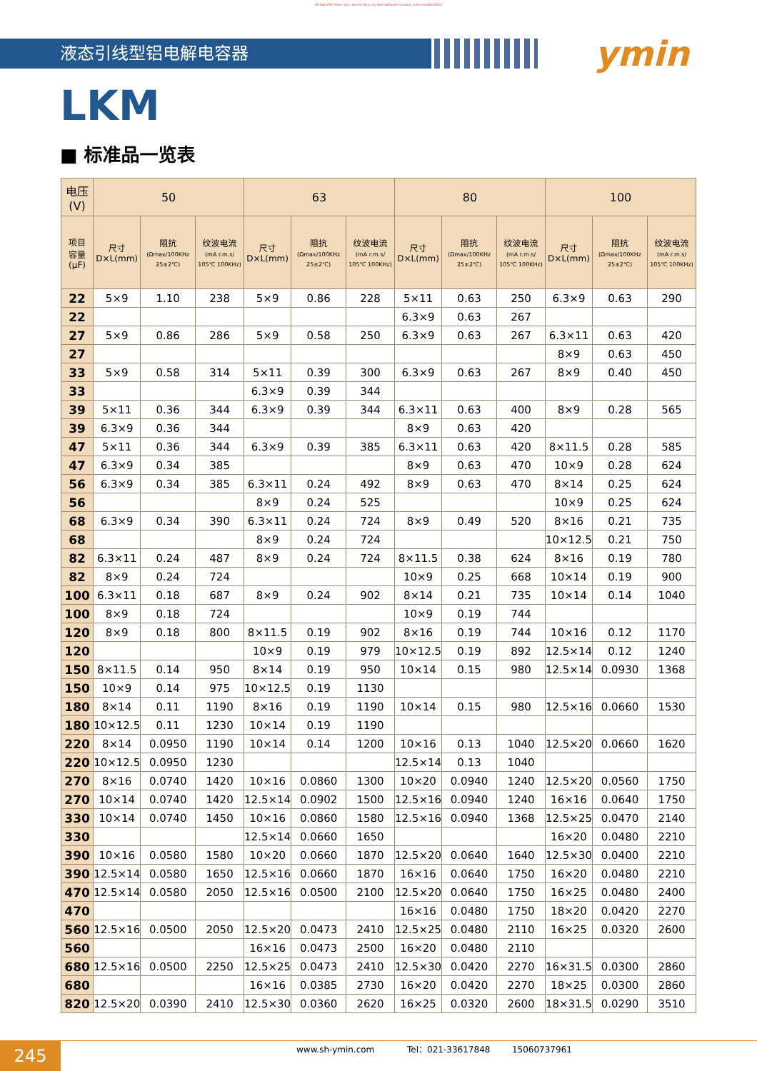ÓÉ Foxit PDF Editor ±à¼­ ·æ(C)Ã¨ÓÐ (c) by Foxit Software Company, 2004 ½öÓÃÓÚÆÀ¹À
液态引线型铝电解电容器
ymin
LKM
■ 标准品一览表
| 电压(V) | 50 | | | 63 | | | 80 | | | 100 | | |
| --- | --- | --- | --- | --- | --- | --- | --- | --- | --- | --- | --- | --- |
| 项目 容量 (μF) | 尺寸 D×L(mm) | 阻抗 (Ωmax/100KHz 25±2℃) | 纹波电流 (mA r.m.s/ 105℃ 100KHz) | 尺寸 D×L(mm) | 阻抗 (Ωmax/100KHz 25±2℃) | 纹波电流 (mA r.m.s/ 105℃ 100KHz) | 尺寸 D×L(mm) | 阻抗 (Ωmax/100KHz 25±2℃) | 纹波电流 (mA r.m.s/ 105℃ 100KHz) | 尺寸 D×L(mm) | 阻抗 (Ωmax/100KHz 25±2℃) | 纹波电流 (mA r.m.s/ 105℃ 100KHz) |
| 22 | 5×9 | 1.10 | 238 | 5×9 | 0.86 | 228 | 5×11 | 0.63 | 250 | 6.3×9 | 0.63 | 290 |
| 22 | | | | | | | 6.3×9 | 0.63 | 267 | | | |
| 27 | 5×9 | 0.86 | 286 | 5×9 | 0.58 | 250 | 6.3×9 | 0.63 | 267 | 6.3×11 | 0.63 | 420 |
| 27 | | | | | | | | | | 8×9 | 0.63 | 450 |
| 33 | 5×9 | 0.58 | 314 | 5×11 | 0.39 | 300 | 6.3×9 | 0.63 | 267 | 8×9 | 0.40 | 450 |
| 33 | | | | 6.3×9 | 0.39 | 344 | | | | | | |
| 39 | 5×11 | 0.36 | 344 | 6.3×9 | 0.39 | 344 | 6.3×11 | 0.63 | 400 | 8×9 | 0.28 | 565 |
| 39 | 6.3×9 | 0.36 | 344 | | | | 8×9 | 0.63 | 420 | | | |
| 47 | 5×11 | 0.36 | 344 | 6.3×9 | 0.39 | 385 | 6.3×11 | 0.63 | 420 | 8×11.5 | 0.28 | 585 |
| 47 | 6.3×9 | 0.34 | 385 | | | | 8×9 | 0.63 | 470 | 10×9 | 0.28 | 624 |
| 56 | 6.3×9 | 0.34 | 385 | 6.3×11 | 0.24 | 492 | 8×9 | 0.63 | 470 | 8×14 | 0.25 | 624 |
| 56 | | | | 8×9 | 0.24 | 525 | | | | 10×9 | 0.25 | 624 |
| 68 | 6.3×9 | 0.34 | 390 | 6.3×11 | 0.24 | 724 | 8×9 | 0.49 | 520 | 8×16 | 0.21 | 735 |
| 68 | | | | 8×9 | 0.24 | 724 | | | | 10×12.5 | 0.21 | 750 |
| 82 | 6.3×11 | 0.24 | 487 | 8×9 | 0.24 | 724 | 8×11.5 | 0.38 | 624 | 8×16 | 0.19 | 780 |
| 82 | 8×9 | 0.24 | 724 | | | | 10×9 | 0.25 | 668 | 10×14 | 0.19 | 900 |
| 100 | 6.3×11 | 0.18 | 687 | 8×9 | 0.24 | 902 | 8×14 | 0.21 | 735 | 10×14 | 0.14 | 1040 |
| 100 | 8×9 | 0.18 | 724 | | | | 10×9 | 0.19 | 744 | | | |
| 120 | 8×9 | 0.18 | 800 | 8×11.5 | 0.19 | 902 | 8×16 | 0.19 | 744 | 10×16 | 0.12 | 1170 |
| 120 | | | | 10×9 | 0.19 | 979 | 10×12.5 | 0.19 | 892 | 12.5×14 | 0.12 | 1240 |
| 150 | 8×11.5 | 0.14 | 950 | 8×14 | 0.19 | 950 | 10×14 | 0.15 | 980 | 12.5×14 | 0.0930 | 1368 |
| 150 | 10×9 | 0.14 | 975 | 10×12.5 | 0.19 | 1130 | | | | | | |
| 180 | 8×14 | 0.11 | 1190 | 8×16 | 0.19 | 1190 | 10×14 | 0.15 | 980 | 12.5×16 | 0.0660 | 1530 |
| 180 | 10×12.5 | 0.11 | 1230 | 10×14 | 0.19 | 1190 | | | | | | |
| 220 | 8×14 | 0.0950 | 1190 | 10×14 | 0.14 | 1200 | 10×16 | 0.13 | 1040 | 12.5×20 | 0.0660 | 1620 |
| 220 | 10×12.5 | 0.0950 | 1230 | | | | 12.5×14 | 0.13 | 1040 | | | |
| 270 | 8×16 | 0.0740 | 1420 | 10×16 | 0.0860 | 1300 | 10×20 | 0.0940 | 1240 | 12.5×20 | 0.0560 | 1750 |
| 270 | 10×14 | 0.0740 | 1420 | 12.5×14 | 0.0902 | 1500 | 12.5×16 | 0.0940 | 1240 | 16×16 | 0.0640 | 1750 |
| 330 | 10×14 | 0.0740 | 1450 | 10×16 | 0.0860 | 1580 | 12.5×16 | 0.0940 | 1368 | 12.5×25 | 0.0470 | 2140 |
| 330 | | | | 12.5×14 | 0.0660 | 1650 | | | | 16×20 | 0.0480 | 2210 |
| 390 | 10×16 | 0.0580 | 1580 | 10×20 | 0.0660 | 1870 | 12.5×20 | 0.0640 | 1640 | 12.5×30 | 0.0400 | 2210 |
| 390 | 12.5×14 | 0.0580 | 1650 | 12.5×16 | 0.0660 | 1870 | 16×16 | 0.0640 | 1750 | 16×20 | 0.0480 | 2210 |
| 470 | 12.5×14 | 0.0580 | 2050 | 12.5×16 | 0.0500 | 2100 | 12.5×20 | 0.0640 | 1750 | 16×25 | 0.0480 | 2400 |
| 470 | | | | | | | 16×16 | 0.0480 | 1750 | 18×20 | 0.0420 | 2270 |
| 560 | 12.5×16 | 0.0500 | 2050 | 12.5×20 | 0.0473 | 2410 | 12.5×25 | 0.0480 | 2110 | 16×25 | 0.0320 | 2600 |
| 560 | | | | 16×16 | 0.0473 | 2500 | 16×20 | 0.0480 | 2110 | | | |
| 680 | 12.5×16 | 0.0500 | 2250 | 12.5×25 | 0.0473 | 2410 | 12.5×30 | 0.0420 | 2270 | 16×31.5 | 0.0300 | 2860 |
| 680 | | | | 16×16 | 0.0385 | 2730 | 16×20 | 0.0420 | 2270 | 18×25 | 0.0300 | 2860 |
| 820 | 12.5×20 | 0.0390 | 2410 | 12.5×30 | 0.0360 | 2620 | 16×25 | 0.0320 | 2600 | 18×31.5 | 0.0290 | 3510 |
245 www.sh-ymin.com Tel：021-33617848 15060737961